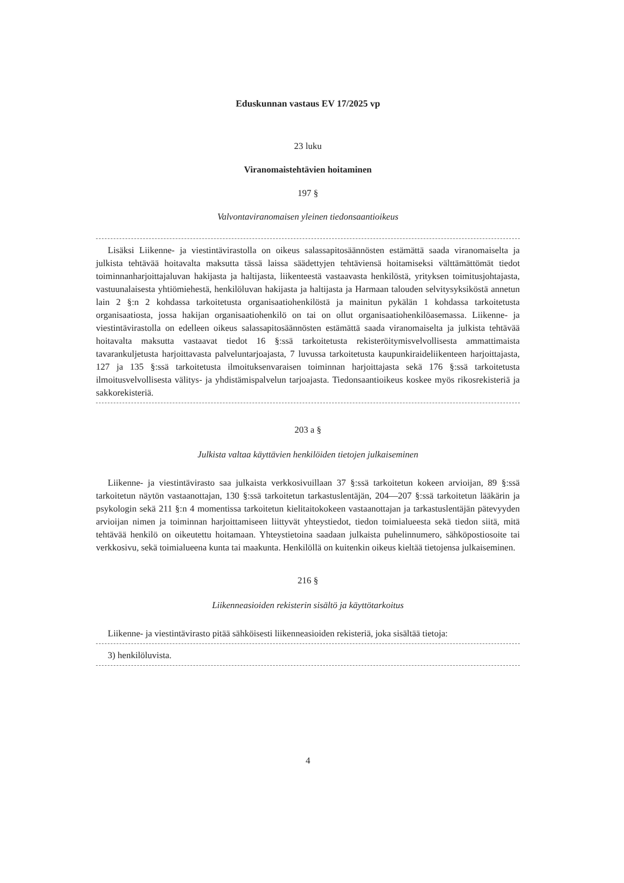Eduskunnan vastaus EV 17/2025 vp
23 luku
Viranomaistehtävien hoitaminen
197 §
Valvontaviranomaisen yleinen tiedonsaantioikeus
Lisäksi Liikenne- ja viestintävirastolla on oikeus salassapitosäännösten estämättä saada viranomaiselta ja julkista tehtävää hoitavalta maksutta tässä laissa säädettyjen tehtäviensä hoitamiseksi välttämättömät tiedot toiminnanharjoittajaluvan hakijasta ja haltijasta, liikenteestä vastaavasta henkilöstä, yrityksen toimitusjohtajasta, vastuunalaisesta yhtiömiehestä, henkilöluvan hakijasta ja haltijasta ja Harmaan talouden selvitysyksiköstä annetun lain 2 §:n 2 kohdassa tarkoitetusta organisaatiohenkilöstä ja mainitun pykälän 1 kohdassa tarkoitetusta organisaatiosta, jossa hakijan organisaatiohenkilö on tai on ollut organisaatiohenkilöasemassa. Liikenne- ja viestintävirastolla on edelleen oikeus salassapitosäännösten estämättä saada viranomaiselta ja julkista tehtävää hoitavalta maksutta vastaavat tiedot 16 §:ssä tarkoitetusta rekisteröitymisvelvollisesta ammattimaista tavarankuljetusta harjoittavasta palveluntarjoajasta, 7 luvussa tarkoitetusta kaupunkiraideliikenteen harjoittajasta, 127 ja 135 §:ssä tarkoitetusta ilmoituksenvaraisen toiminnan harjoittajasta sekä 176 §:ssä tarkoitetusta ilmoitusvelvollisesta välitys- ja yhdistämispalvelun tarjoajasta. Tiedonsaantioikeus koskee myös rikosrekisteriä ja sakkorekisteriä.
203 a §
Julkista valtaa käyttävien henkilöiden tietojen julkaiseminen
Liikenne- ja viestintävirasto saa julkaista verkkosivuillaan 37 §:ssä tarkoitetun kokeen arvioijan, 89 §:ssä tarkoitetun näytön vastaanottajan, 130 §:ssä tarkoitetun tarkastuslentäjän, 204—207 §:ssä tarkoitetun lääkärin ja psykologin sekä 211 §:n 4 momentissa tarkoitetun kielitaitokokeen vastaanottajan ja tarkastuslentäjän pätevyyden arvioijan nimen ja toiminnan harjoittamiseen liittyvät yhteystiedot, tiedon toimialueesta sekä tiedon siitä, mitä tehtävää henkilö on oikeutettu hoitamaan. Yhteystietoina saadaan julkaista puhelinnumero, sähköpostiosoite tai verkkosivu, sekä toimialueena kunta tai maakunta. Henkilöllä on kuitenkin oikeus kieltää tietojensa julkaiseminen.
216 §
Liikenneasioiden rekisterin sisältö ja käyttötarkoitus
Liikenne- ja viestintävirasto pitää sähköisesti liikenneasioiden rekisteriä, joka sisältää tietoja:
3) henkilöluvista.
4